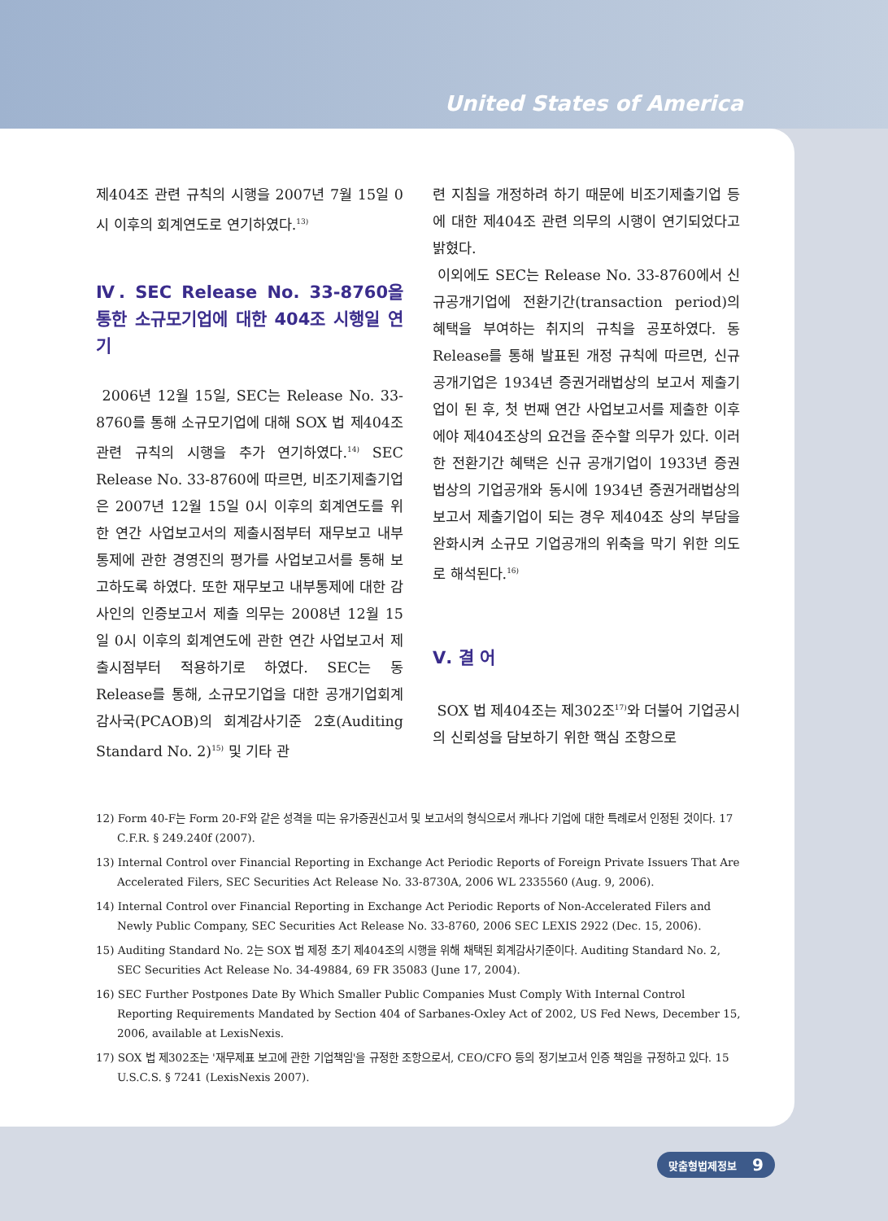United States of America
제404조 관련 규칙의 시행을 2007년 7월 15일 0시 이후의 회계연도로 연기하였다.<sup>13)</sup>
Ⅳ. SEC Release No. 33-8760을 통한 소규모기업에 대한 404조 시행일 연기
2006년 12월 15일, SEC는 Release No. 33-8760를 통해 소규모기업에 대해 SOX 법 제404조 관련 규칙의 시행을 추가 연기하였다.<sup>14)</sup> SEC Release No. 33-8760에 따르면, 비조기제출기업은 2007년 12월 15일 0시 이후의 회계연도를 위한 연간 사업보고서의 제출시점부터 재무보고 내부통제에 관한 경영진의 평가를 사업보고서를 통해 보고하도록 하였다. 또한 재무보고 내부통제에 대한 감사인의 인증보고서 제출 의무는 2008년 12월 15일 0시 이후의 회계연도에 관한 연간 사업보고서 제출시점부터 적용하기로 하였다. SEC는 동 Release를 통해, 소규모기업을 대한 공개기업회계감사국(PCAOB)의 회계감사기준 2호(Auditing Standard No. 2)<sup>15)</sup> 및 기타 관
련 지침을 개정하려 하기 때문에 비조기제출기업 등에 대한 제404조 관련 의무의 시행이 연기되었다고 밝혔다.
이외에도 SEC는 Release No. 33-8760에서 신규공개기업에 전환기간(transaction period)의 혜택을 부여하는 취지의 규칙을 공포하였다. 동 Release를 통해 발표된 개정 규칙에 따르면, 신규공개기업은 1934년 증권거래법상의 보고서 제출기업이 된 후, 첫 번째 연간 사업보고서를 제출한 이후에야 제404조상의 요건을 준수할 의무가 있다. 이러한 전환기간 혜택은 신규 공개기업이 1933년 증권법상의 기업공개와 동시에 1934년 증권거래법상의 보고서 제출기업이 되는 경우 제404조 상의 부담을 완화시켜 소규모 기업공개의 위축을 막기 위한 의도로 해석된다.<sup>16)</sup>
Ⅴ. 결 어
SOX 법 제404조는 제302조<sup>17)</sup>와 더불어 기업공시의 신뢰성을 담보하기 위한 핵심 조항으로
12) Form 40-F는 Form 20-F와 같은 성격을 띠는 유가증권신고서 및 보고서의 형식으로서 캐나다 기업에 대한 특례로서 인정된 것이다. 17 C.F.R. § 249.240f (2007).
13) Internal Control over Financial Reporting in Exchange Act Periodic Reports of Foreign Private Issuers That Are Accelerated Filers, SEC Securities Act Release No. 33-8730A, 2006 WL 2335560 (Aug. 9, 2006).
14) Internal Control over Financial Reporting in Exchange Act Periodic Reports of Non-Accelerated Filers and Newly Public Company, SEC Securities Act Release No. 33-8760, 2006 SEC LEXIS 2922 (Dec. 15, 2006).
15) Auditing Standard No. 2는 SOX 법 제정 초기 제404조의 시행을 위해 채택된 회계감사기준이다. Auditing Standard No. 2, SEC Securities Act Release No. 34-49884, 69 FR 35083 (June 17, 2004).
16) SEC Further Postpones Date By Which Smaller Public Companies Must Comply With Internal Control Reporting Requirements Mandated by Section 404 of Sarbanes-Oxley Act of 2002, US Fed News, December 15, 2006, available at LexisNexis.
17) SOX 법 제302조는 '재무제표 보고에 관한 기업책임'을 규정한 조항으로서, CEO/CFO 등의 정기보고서 인증 책임을 규정하고 있다. 15 U.S.C.S. § 7241 (LexisNexis 2007).
맞춤형법제정보 9